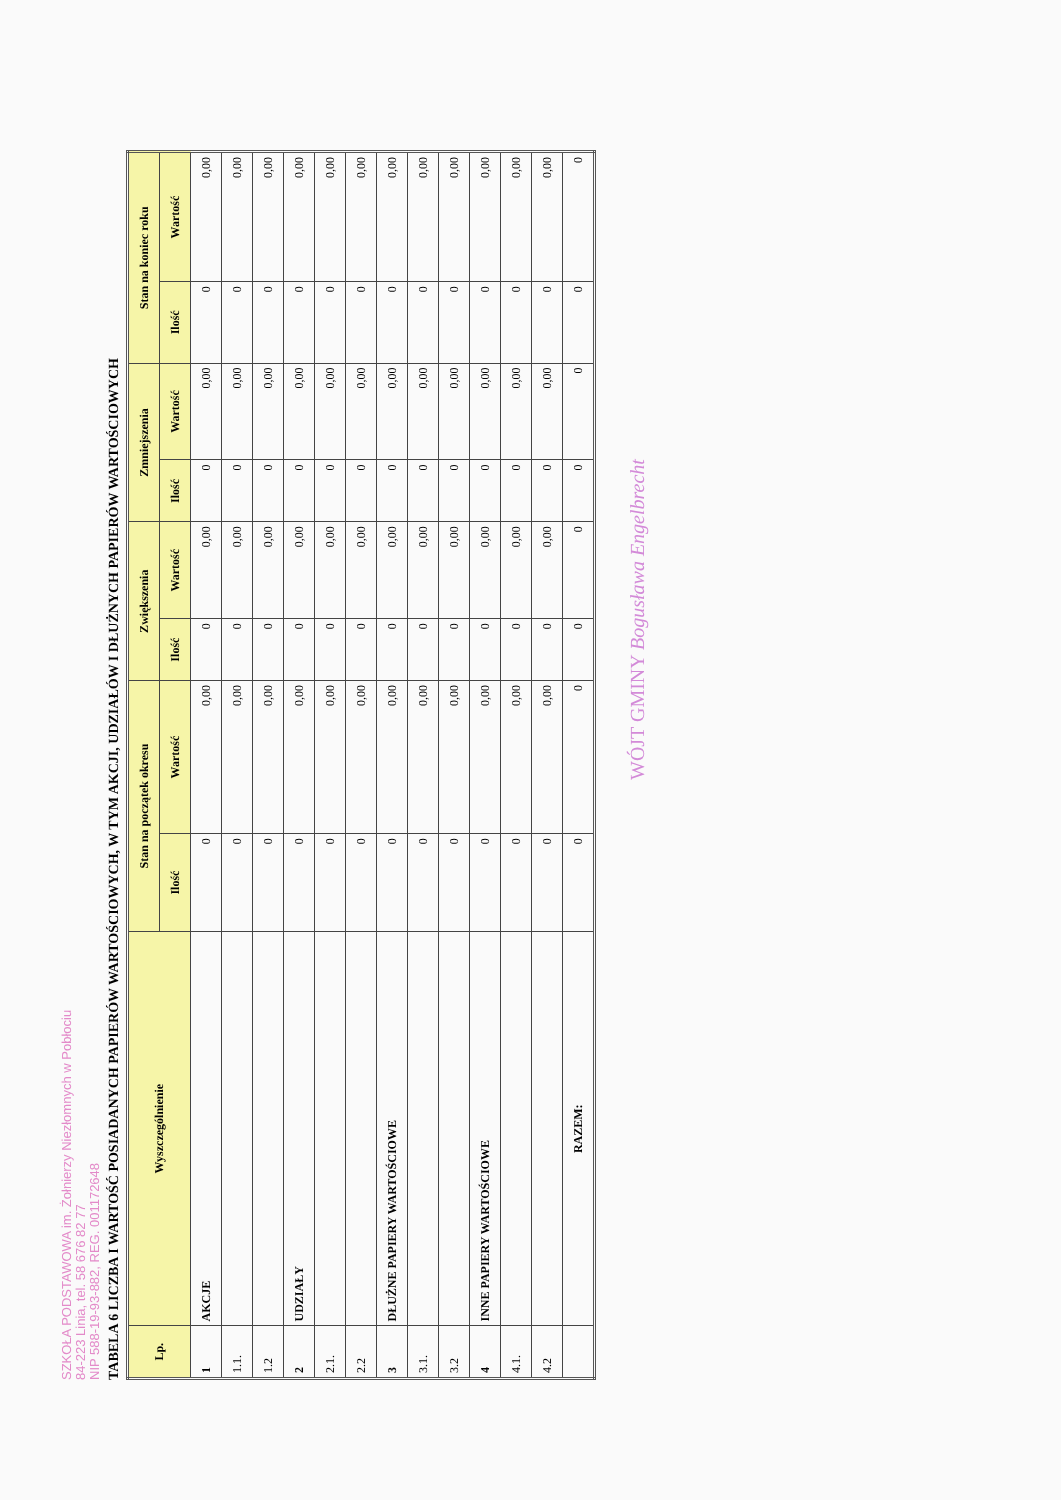SZKOŁA PODSTAWOWA im. Żołnierzy Niezłomnych w Pobłociu
84-223 Linia, tel. 58 676 82 77
NIP 588-19-93-882, REG. 001172648
TABELA 6 LICZBA I WARTOŚĆ POSIADANYCH PAPIERÓW WARTOŚCIOWYCH, W TYM AKCJI, UDZIAŁÓW I DŁUŻNYCH PAPIERÓW WARTOŚCIOWYCH
| Lp. | Wyszczególnienie | Stan na początek okresu | | Zwiększenia | | Zmniejszenia | | Stan na koniec roku | |
| --- | --- | --- | --- | --- | --- | --- | --- | --- | --- |
| | | Ilość | Wartość | Ilość | Wartość | Ilość | Wartość | Ilość | Wartość |
| 1 | AKCJE | 0 | 0,00 | 0 | 0,00 | 0 | 0,00 | 0 | 0,00 |
| 1.1. | | 0 | 0,00 | 0 | 0,00 | 0 | 0,00 | 0 | 0,00 |
| 1.2 | | 0 | 0,00 | 0 | 0,00 | 0 | 0,00 | 0 | 0,00 |
| 2 | UDZIAŁY | 0 | 0,00 | 0 | 0,00 | 0 | 0,00 | 0 | 0,00 |
| 2.1. | | 0 | 0,00 | 0 | 0,00 | 0 | 0,00 | 0 | 0,00 |
| 2.2 | | 0 | 0,00 | 0 | 0,00 | 0 | 0,00 | 0 | 0,00 |
| 3 | DŁUŻNE PAPIERY WARTOŚCIOWE | 0 | 0,00 | 0 | 0,00 | 0 | 0,00 | 0 | 0,00 |
| 3.1. | | 0 | 0,00 | 0 | 0,00 | 0 | 0,00 | 0 | 0,00 |
| 3.2 | | 0 | 0,00 | 0 | 0,00 | 0 | 0,00 | 0 | 0,00 |
| 4 | INNE PAPIERY WARTOŚCIOWE | 0 | 0,00 | 0 | 0,00 | 0 | 0,00 | 0 | 0,00 |
| 4.1. | | 0 | 0,00 | 0 | 0,00 | 0 | 0,00 | 0 | 0,00 |
| 4.2 | | 0 | 0,00 | 0 | 0,00 | 0 | 0,00 | 0 | 0,00 |
| | RAZEM: | 0 | 0 | 0 | 0 | 0 | 0 | 0 | 0 |
WÓJT GMINY Bogusława Engelbrecht